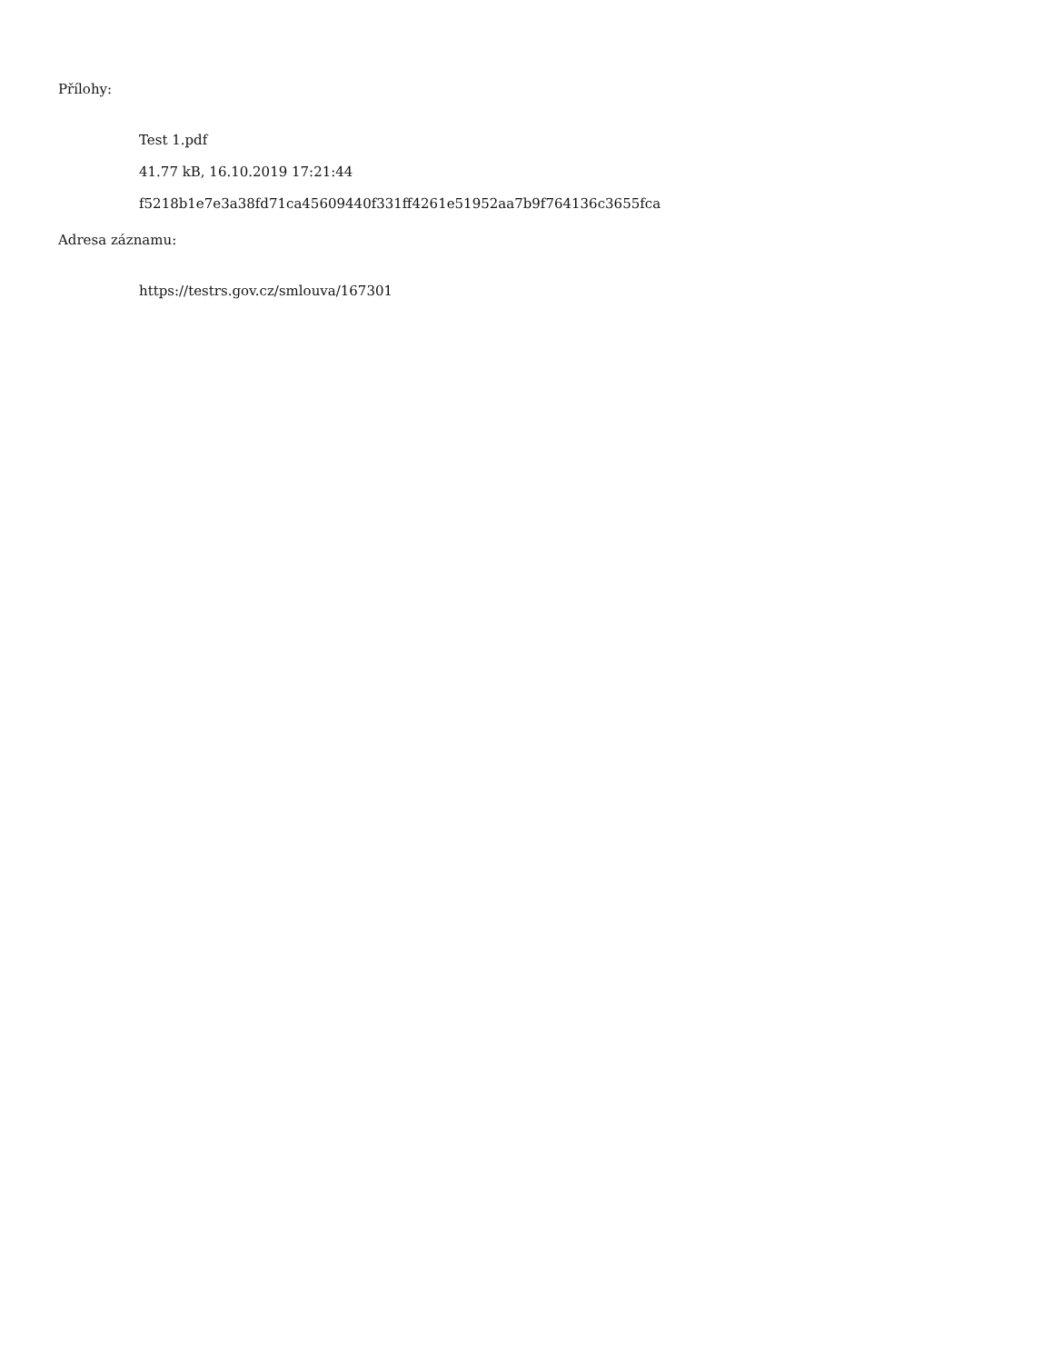Přílohy:
Test 1.pdf
41.77 kB, 16.10.2019 17:21:44
f5218b1e7e3a38fd71ca45609440f331ff4261e51952aa7b9f764136c3655fca
Adresa záznamu:
https://testrs.gov.cz/smlouva/167301